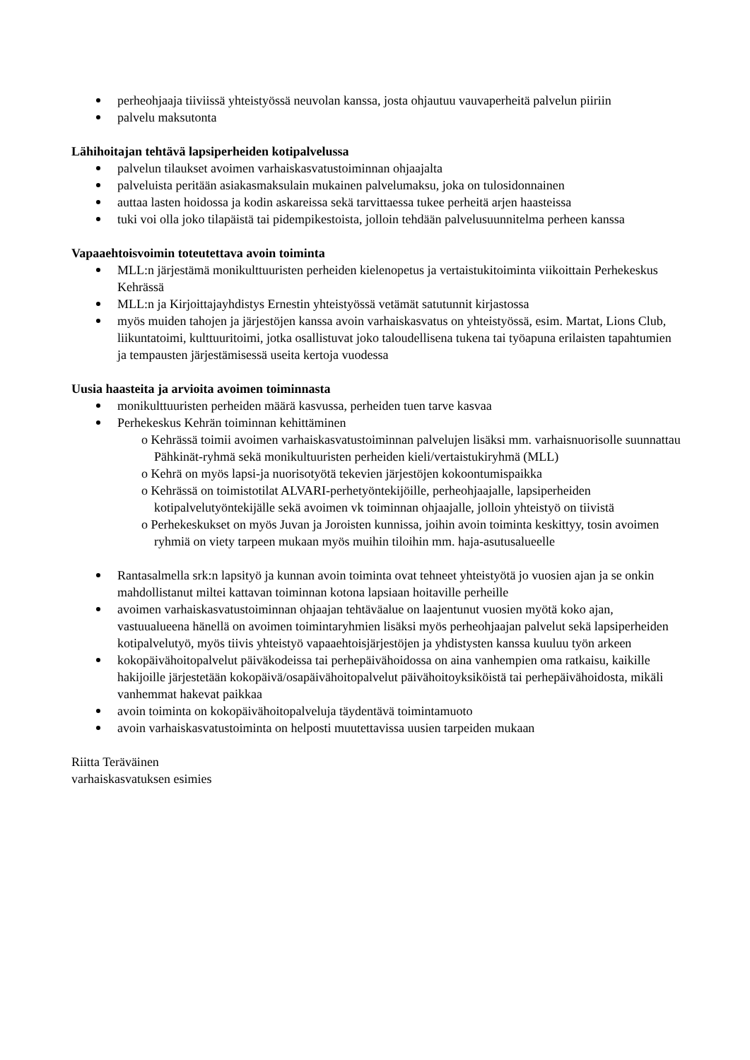perheohjaaja tiiviissä yhteistyössä neuvolan kanssa, josta ohjautuu vauvaperheitä palvelun piiriin
palvelu maksutonta
Lähihoitajan tehtävä lapsiperheiden kotipalvelussa
palvelun tilaukset avoimen varhaiskasvatustoiminnan ohjaajalta
palveluista peritään asiakasmaksulain mukainen palvelumaksu, joka on tulosidonnainen
auttaa lasten hoidossa ja kodin askareissa sekä tarvittaessa tukee perheitä arjen haasteissa
tuki voi olla joko tilapäistä tai pidempikestoista, jolloin tehdään palvelusuunnitelma perheen kanssa
Vapaaehtoisvoimin toteutettava avoin toiminta
MLL:n järjestämä monikulttuuristen perheiden kielenopetus ja vertaistukitoiminta viikoittain Perhekeskus Kehrässä
MLL:n ja Kirjoittajayhdistys Ernestin yhteistyössä vetämät satutunnit kirjastossa
myös muiden tahojen ja järjestöjen kanssa avoin varhaiskasvatus on yhteistyössä, esim. Martat, Lions Club, liikuntatoimi, kulttuuritoimi, jotka osallistuvat joko taloudellisena tukena tai työapuna erilaisten tapahtumien ja tempausten järjestämisessä useita kertoja vuodessa
Uusia haasteita ja arvioita avoimen toiminnasta
monikulttuuristen perheiden määrä kasvussa, perheiden tuen tarve kasvaa
Perhekeskus Kehrän toiminnan kehittäminen
o Kehrässä toimii avoimen varhaiskasvatustoiminnan palvelujen lisäksi mm. varhaisnuorisolle suunnattau Pähkinät-ryhmä sekä monikultuuristen perheiden kieli/vertaistukiryhmä (MLL)
o Kehrä on myös lapsi-ja nuorisotyötä tekevien järjestöjen kokoontumispaikka
o Kehrässä on toimistotilat ALVARI-perhetyöntekijöille, perheohjaajalle, lapsiperheiden kotipalvelutyöntekijälle sekä avoimen vk toiminnan ohjaajalle, jolloin yhteistyö on tiivistä
o Perhekeskukset on myös Juvan ja Joroisten kunnissa, joihin avoin toiminta keskittyy, tosin avoimen ryhmiä on viety tarpeen mukaan myös muihin tiloihin mm. haja-asutusalueelle
Rantasalmella srk:n lapsityö ja kunnan avoin toiminta ovat tehneet yhteistyötä jo vuosien ajan ja se onkin mahdollistanut miltei kattavan toiminnan kotona lapsiaan hoitaville perheille
avoimen varhaiskasvatustoiminnan ohjaajan tehtäväalue on laajentunut vuosien myötä koko ajan, vastuualueena hänellä on avoimen toimintaryhmien lisäksi myös perheohjaajan palvelut sekä lapsiperheiden kotipalvelutyö, myös tiivis yhteistyö vapaaehtoisjärjestöjen ja yhdistysten kanssa kuuluu työn arkeen
kokopäivähoitopalvelut päiväkodeissa tai perhepäivähoidossa on aina vanhempien oma ratkaisu, kaikille hakijoille järjestetään kokopäivä/osapäivähoitopalvelut päivähoitoyksiköistä tai perhepäivähoidosta, mikäli vanhemmat hakevat paikkaa
avoin toiminta on kokopäivähoitopalveluja täydentävä toimintamuoto
avoin varhaiskasvatustoiminta on helposti muutettavissa uusien tarpeiden mukaan
Riitta Teräväinen
varhaiskasvatuksen esimies